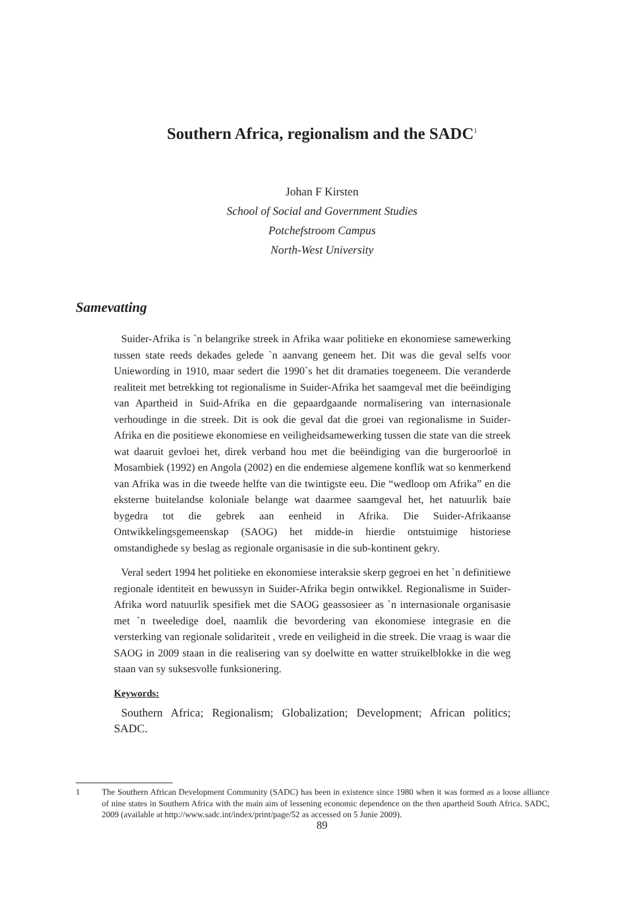Southern Africa, regionalism and the SADC<sup>1</sup>
Johan F Kirsten
School of Social and Government Studies
Potchefstroom Campus
North-West University
Samevatting
Suider-Afrika is `n belangrike streek in Afrika waar politieke en ekonomiese samewerking tussen state reeds dekades gelede `n aanvang geneem het. Dit was die geval selfs voor Uniewording in 1910, maar sedert die 1990`s het dit dramaties toegeneem. Die veranderde realiteit met betrekking tot regionalisme in Suider-Afrika het saamgeval met die beëindiging van Apartheid in Suid-Afrika en die gepaardgaande normalisering van internasionale verhoudinge in die streek. Dit is ook die geval dat die groei van regionalisme in Suider-Afrika en die positiewe ekonomiese en veiligheidsamewerking tussen die state van die streek wat daaruit gevloei het, direk verband hou met die beëindiging van die burgeroorloë in Mosambiek (1992) en Angola (2002) en die endemiese algemene konflik wat so kenmerkend van Afrika was in die tweede helfte van die twintigste eeu. Die “wedloop om Afrika” en die eksterne buitelandse koloniale belange wat daarmee saamgeval het, het natuurlik baie bygedra tot die gebrek aan eenheid in Afrika. Die Suider-Afrikaanse Ontwikkelingsgemeenskap (SAOG) het midde-in hierdie ontstuimige historiese omstandighede sy beslag as regionale organisasie in die sub-kontinent gekry.
Veral sedert 1994 het politieke en ekonomiese interaksie skerp gegroei en het `n definitiewe regionale identiteit en bewussyn in Suider-Afrika begin ontwikkel. Regionalisme in Suider-Afrika word natuurlik spesifiek met die SAOG geassosieer as `n internasionale organisasie met `n tweeledige doel, naamlik die bevordering van ekonomiese integrasie en die versterking van regionale solidariteit , vrede en veiligheid in die streek. Die vraag is waar die SAOG in 2009 staan in die realisering van sy doelwitte en watter struikelblokke in die weg staan van sy suksesvolle funksionering.
Keywords:
Southern Africa; Regionalism; Globalization; Development; African politics; SADC.
1 The Southern African Development Community (SADC) has been in existence since 1980 when it was formed as a loose alliance of nine states in Southern Africa with the main aim of lessening economic dependence on the then apartheid South Africa. SADC, 2009 (available at http://www.sadc.int/index/print/page/52 as accessed on 5 Junie 2009).
89